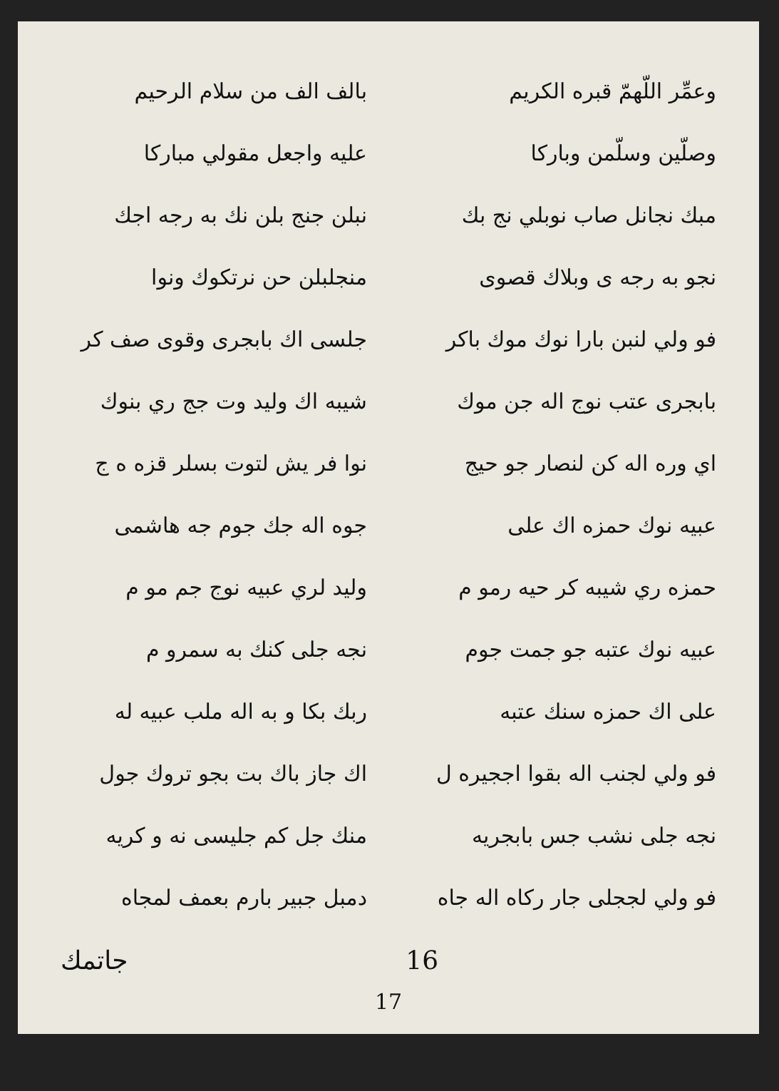وعمِّر اللّهمّ قبره الكريم
بالف الف من سلام الرحيم
وصلّين وسلّمن وباركا
عليه واجعل مقولي مباركا
مبك نجانل صاب نوبلي نج بك
نبلن جنج بلن نك به رجه اجك
نجو به رجه ى وبلاك قصوى
منجلبلن حن نرتكوك ونوا
فو ولي لنبن بارا نوك موك باكر
جلسى اك بابجرى وقوى صف كر
بابجرى عتب نوج اله جن موك
شيبه اك وليد وت جج ري بنوك
اي وره اله كن لنصار جو حيج
نوا فر يش لتوت بسلر قزه ه ج
عبيه نوك حمزه اك على
جوه اله جك جوم جه هاشمى
حمزه ري شيبه كر حيه رمو م
وليد لري عبيه نوج جم مو م
عبيه نوك عتبه جو جمت جوم
نجه جلى كنك به سمرو م
على اك حمزه سنك عتبه
ربك بكا و به اله ملب عبيه له
فو ولي لجنب اله بقوا اججيره ل
اك جاز باك بت بجو تروك جول
نجه جلى نشب جس بابجريه
منك جل كم جليسى نه و كريه
فو ولي لججلى جار ركاه اله جاه
دمبل جبير بارم بعمف لمجاه
جاتمك 16
17